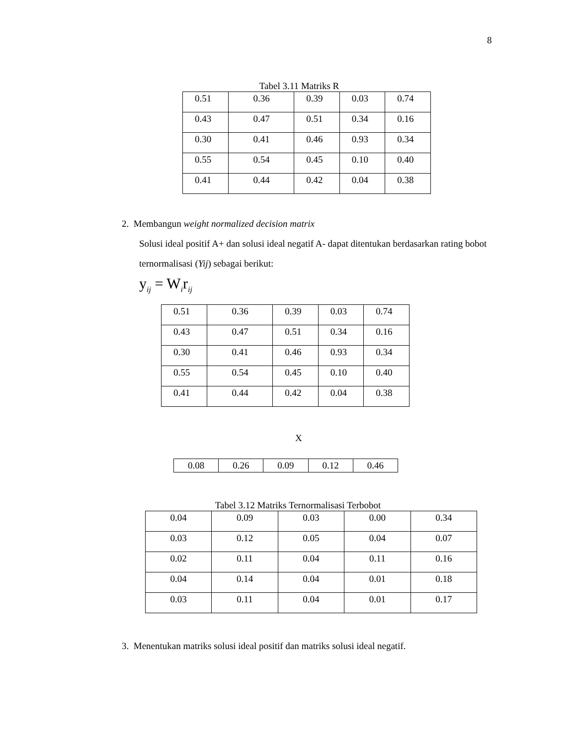8
Tabel 3.11 Matriks R
| 0.51 | 0.36 | 0.39 | 0.03 | 0.74 |
| 0.43 | 0.47 | 0.51 | 0.34 | 0.16 |
| 0.30 | 0.41 | 0.46 | 0.93 | 0.34 |
| 0.55 | 0.54 | 0.45 | 0.10 | 0.40 |
| 0.41 | 0.44 | 0.42 | 0.04 | 0.38 |
2. Membangun weight normalized decision matrix
Solusi ideal positif A+ dan solusi ideal negatif A- dapat ditentukan berdasarkan rating bobot ternormalisasi (Yij) sebagai berikut:
y<sub>ij</sub> = W<sub>i</sub>r<sub>ij</sub>
| 0.51 | 0.36 | 0.39 | 0.03 | 0.74 |
| 0.43 | 0.47 | 0.51 | 0.34 | 0.16 |
| 0.30 | 0.41 | 0.46 | 0.93 | 0.34 |
| 0.55 | 0.54 | 0.45 | 0.10 | 0.40 |
| 0.41 | 0.44 | 0.42 | 0.04 | 0.38 |
X
| 0.08 | 0.26 | 0.09 | 0.12 | 0.46 |
Tabel 3.12 Matriks Ternormalisasi Terbobot
| 0.04 | 0.09 | 0.03 | 0.00 | 0.34 |
| 0.03 | 0.12 | 0.05 | 0.04 | 0.07 |
| 0.02 | 0.11 | 0.04 | 0.11 | 0.16 |
| 0.04 | 0.14 | 0.04 | 0.01 | 0.18 |
| 0.03 | 0.11 | 0.04 | 0.01 | 0.17 |
3. Menentukan matriks solusi ideal positif dan matriks solusi ideal negatif.